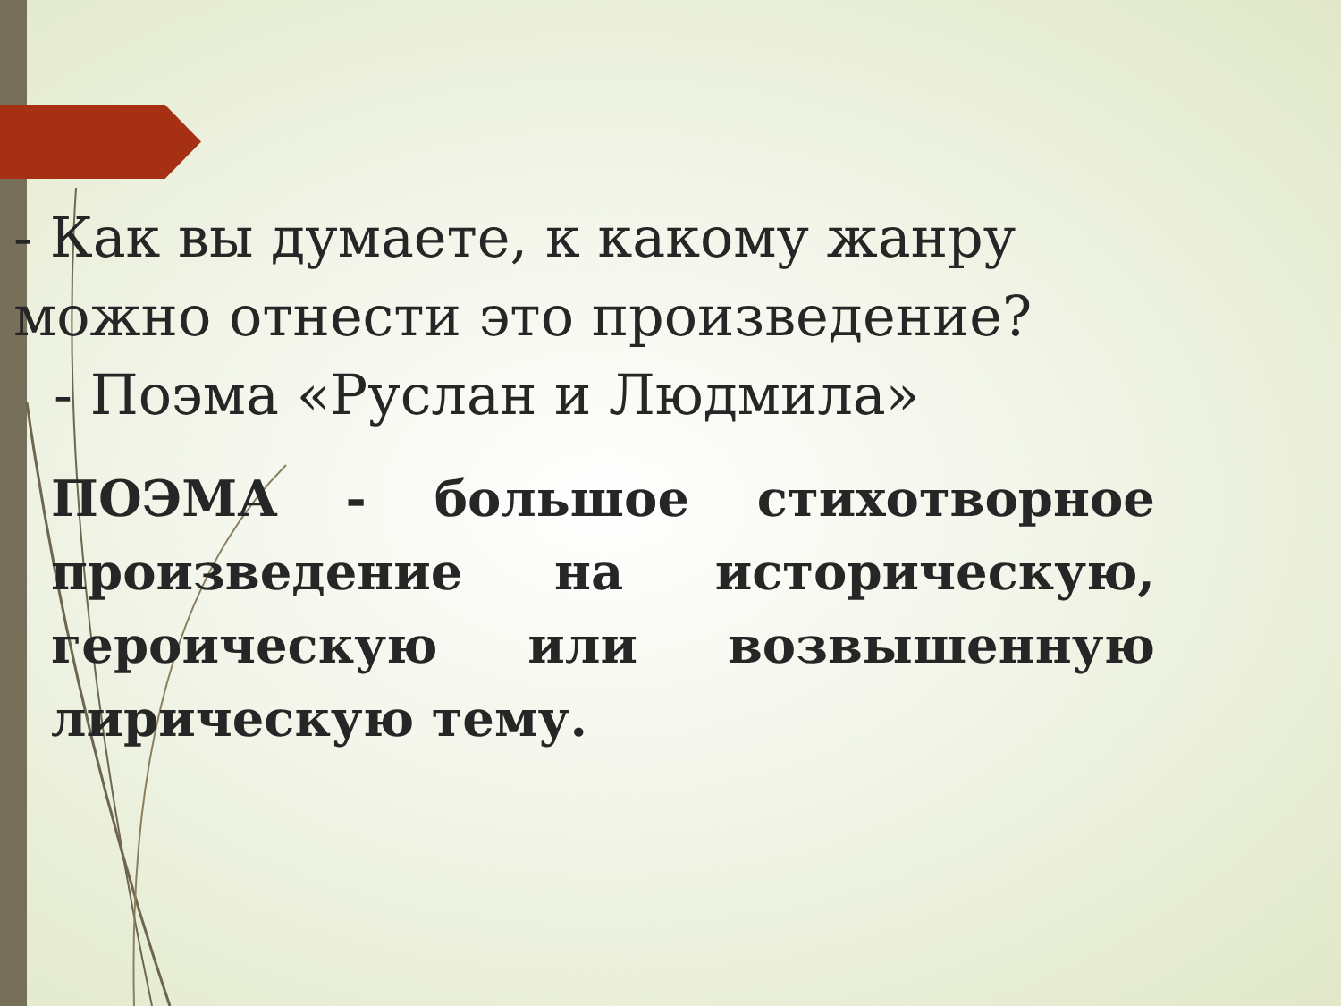- Как вы думаете, к какому жанру можно отнести это произведение?
- Поэма «Руслан и Людмила»
ПОЭМА - большое стихотворное произведение на историческую, героическую или возвышенную лирическую тему.